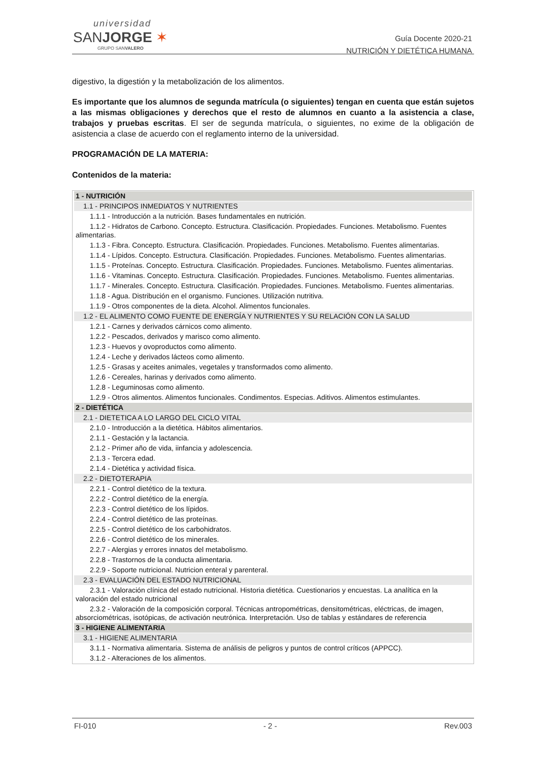universidad
SANJORGE ✶
GRUPO SANVALERO
Guía Docente 2020-21
NUTRICIÓN Y DIETÉTICA HUMANA
digestivo, la digestión y la metabolización de los alimentos.
Es importante que los alumnos de segunda matrícula (o siguientes) tengan en cuenta que están sujetos a las mismas obligaciones y derechos que el resto de alumnos en cuanto a la asistencia a clase, trabajos y pruebas escritas. El ser de segunda matrícula, o siguientes, no exime de la obligación de asistencia a clase de acuerdo con el reglamento interno de la universidad.
PROGRAMACIÓN DE LA MATERIA:
Contenidos de la materia:
| 1 - NUTRICIÓN |
| 1.1 - PRINCIPOS INMEDIATOS Y NUTRIENTES |
| 1.1.1 - Introducción a la nutrición. Bases fundamentales en nutrición. |
| 1.1.2 - Hidratos de Carbono. Concepto. Estructura. Clasificación. Propiedades. Funciones. Metabolismo. Fuentes alimentarias. |
| 1.1.3 - Fibra. Concepto. Estructura. Clasificación. Propiedades. Funciones. Metabolismo. Fuentes alimentarias. |
| 1.1.4 - Lípidos. Concepto. Estructura. Clasificación. Propiedades. Funciones. Metabolismo. Fuentes alimentarias. |
| 1.1.5 - Proteínas. Concepto. Estructura. Clasificación. Propiedades. Funciones. Metabolismo. Fuentes alimentarias. |
| 1.1.6 - Vitaminas. Concepto. Estructura. Clasificación. Propiedades. Funciones. Metabolismo. Fuentes alimentarias. |
| 1.1.7 - Minerales. Concepto. Estructura. Clasificación. Propiedades. Funciones. Metabolismo. Fuentes alimentarias. |
| 1.1.8 - Agua. Distribución en el organismo. Funciones. Utilización nutritiva. |
| 1.1.9 - Otros componentes de la dieta. Alcohol. Alimentos funcionales. |
| 1.2 - EL ALIMENTO COMO FUENTE DE ENERGÍA Y NUTRIENTES Y SU RELACIÓN CON LA SALUD |
| 1.2.1 - Carnes y derivados cárnicos como alimento. |
| 1.2.2 - Pescados, derivados y marisco como alimento. |
| 1.2.3 - Huevos y ovoproductos como alimento. |
| 1.2.4 - Leche y derivados lácteos como alimento. |
| 1.2.5 - Grasas y aceites animales, vegetales y transformados como alimento. |
| 1.2.6 - Cereales, harinas y derivados como alimento. |
| 1.2.8 - Leguminosas como alimento. |
| 1.2.9 - Otros alimentos. Alimentos funcionales. Condimentos. Especias. Aditivos. Alimentos estimulantes. |
| 2 - DIETÉTICA |
| 2.1 - DIETETICA A LO LARGO DEL CICLO VITAL |
| 2.1.0 - Introducción a la dietética. Hábitos alimentarios. |
| 2.1.1 - Gestación y la lactancia. |
| 2.1.2 - Primer año de vida, iinfancia y adolescencia. |
| 2.1.3 - Tercera edad. |
| 2.1.4 - Dietética y actividad física. |
| 2.2 - DIETOTERAPIA |
| 2.2.1 - Control dietético de la textura. |
| 2.2.2 - Control dietético de la energía. |
| 2.2.3 - Control dietético de los lípidos. |
| 2.2.4 - Control dietético de las proteínas. |
| 2.2.5 - Control dietético de los carbohidratos. |
| 2.2.6 - Control dietético de los minerales. |
| 2.2.7 - Alergias y errores innatos del metabolismo. |
| 2.2.8 - Trastornos de la conducta alimentaria. |
| 2.2.9 - Soporte nutricional. Nutricion enteral y parenteral. |
| 2.3 - EVALUACIÓN DEL ESTADO NUTRICIONAL |
| 2.3.1 - Valoración clínica del estado nutricional. Historia dietética. Cuestionarios y encuestas. La analítica en la valoración del estado nutricional |
| 2.3.2 - Valoración de la composición corporal. Técnicas antropométricas, densitométricas, eléctricas, de imagen, absorciométricas, isotópicas, de activación neutrónica. Interpretación. Uso de tablas y estándares de referencia |
| 3 - HIGIENE ALIMENTARIA |
| 3.1 - HIGIENE ALIMENTARIA |
| 3.1.1 - Normativa alimentaria. Sistema de análisis de peligros y puntos de control críticos (APPCC). |
| 3.1.2 - Alteraciones de los alimentos. |
FI-010 - 2 - Rev.003